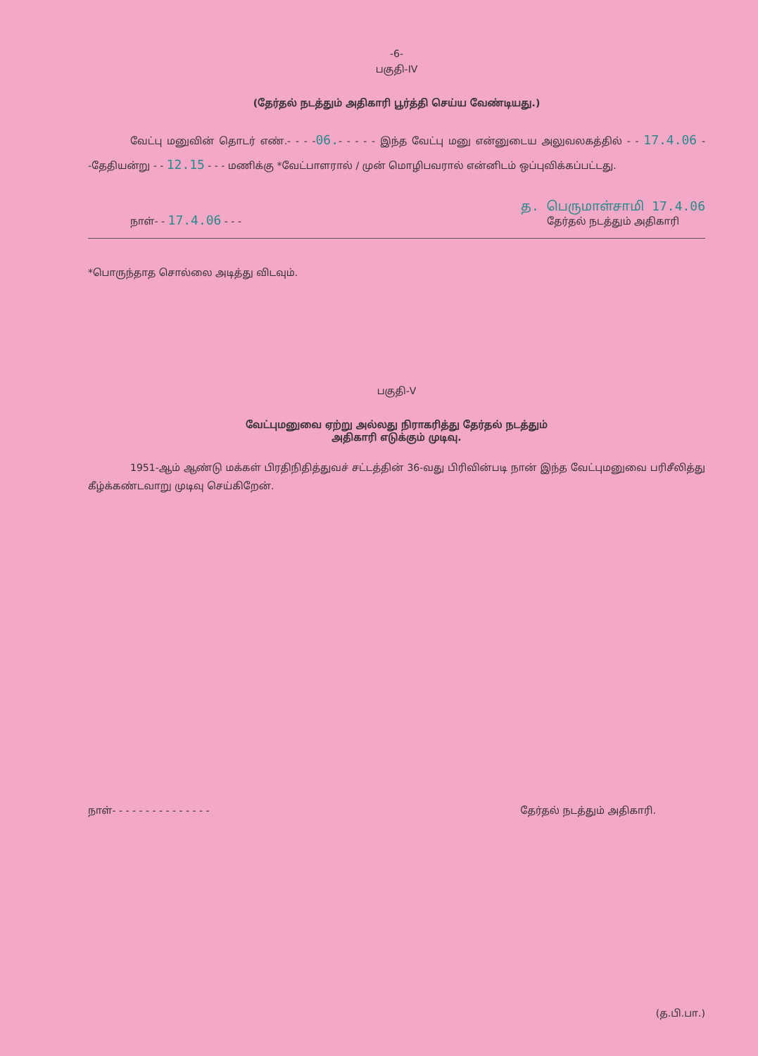-6-
பகுதி-IV
(தேர்தல் நடத்தும் அதிகாரி பூர்த்தி செய்ய வேண்டியது.)
வேட்பு மனுவின் தொடர் எண்.- - - -06.- - - - - இந்த வேட்பு மனு என்னுடைய அலுவலகத்தில் - - 17.4.06 - -தேதியன்று - - 12.15 - - - மணிக்கு *வேட்பாளரால் / முன் மொழிபவரால் என்னிடம் ஒப்புவிக்கப்பட்டது.
நாள்- - 17.4.06 - - -
த. பெருமாள்சாமி 17.4.06
தேர்தல் நடத்தும் அதிகாரி
*பொருந்தாத சொல்லை அடித்து விடவும்.
பகுதி-V
வேட்புமனுவை ஏற்று அல்லது நிராகரித்து தேர்தல் நடத்தும்
அதிகாரி எடுக்கும் முடிவு.
1951-ஆம் ஆண்டு மக்கள் பிரதிநிதித்துவச் சட்டத்தின் 36-வது பிரிவின்படி நான் இந்த வேட்புமனுவை பரிசீலித்து கீழ்க்கண்டவாறு முடிவு செய்கிறேன்.
நாள்- - - - - - - - - - - - - - -
தேர்தல் நடத்தும் அதிகாரி.
(த.பி.பா.)